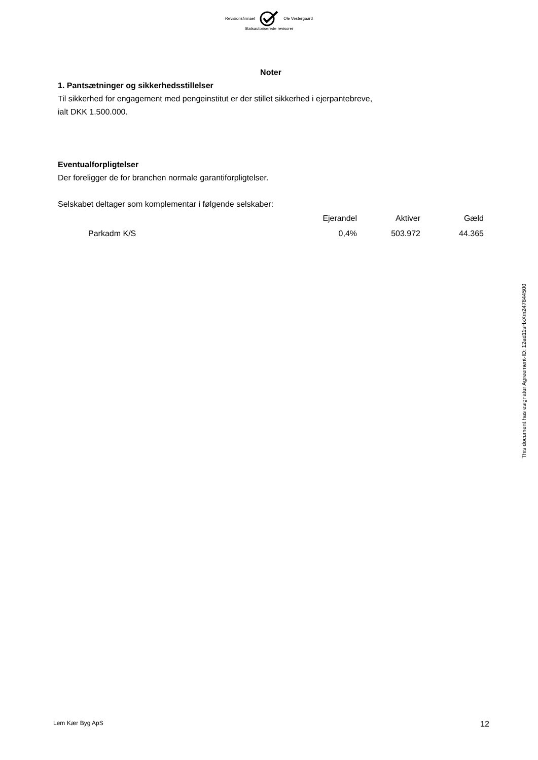Revisionsfirmaet Ole Vestergaard
Statsautoriserede revisorer
Noter
1. Pantsætninger og sikkerhedsstillelser
Til sikkerhed for engagement med pengeinstitut er der stillet sikkerhed i ejerpantebreve,
ialt DKK 1.500.000.
Eventualforpligtelser
Der foreligger de for branchen normale garantiforpligtelser.
Selskabet deltager som komplementar i følgende selskaber:
| | Ejerandel | Aktiver | Gæld |
| --- | --- | --- | --- |
| Parkadm K/S | 0,4% | 503.972 | 44.365 |
This document has esignatur Agreement-ID: 12ad11sHxXm247844500
Lem Kær Byg ApS 12